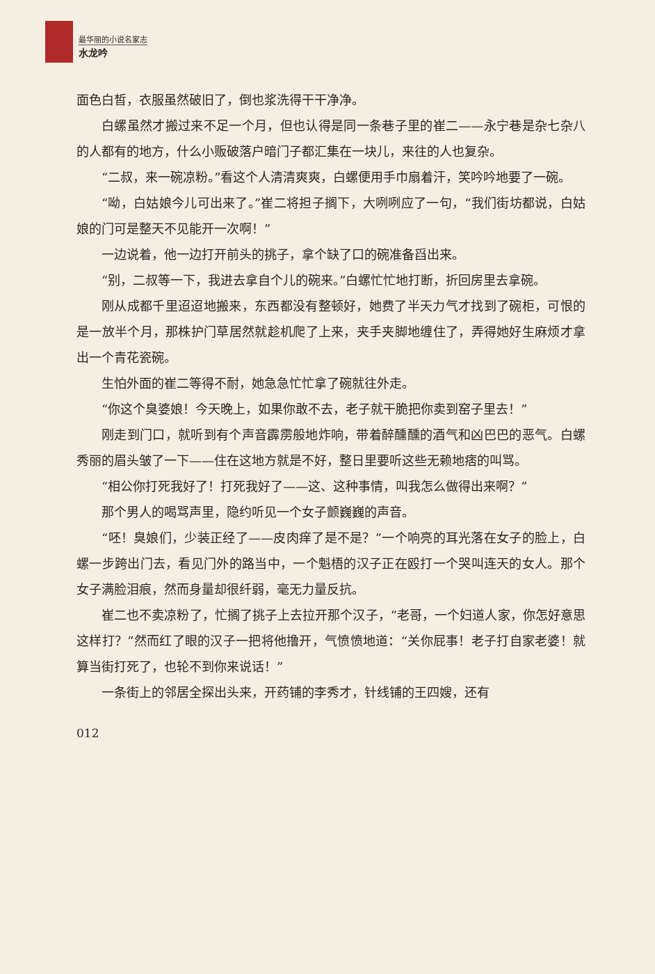最华丽的小说名家志
水龙吟
面色白皙，衣服虽然破旧了，倒也浆洗得干干净净。
白螺虽然才搬过来不足一个月，但也认得是同一条巷子里的崔二——永宁巷是杂七杂八的人都有的地方，什么小贩破落户暗门子都汇集在一块儿，来往的人也复杂。
“二叔，来一碗凉粉。”看这个人清清爽爽，白螺便用手巾扇着汗，笑吟吟地要了一碗。
“呦，白姑娘今儿可出来了。”崔二将担子搁下，大咧咧应了一句，“我们街坊都说，白姑娘的门可是整天不见能开一次啊！”
一边说着，他一边打开前头的挑子，拿个缺了口的碗准备舀出来。
“别，二叔等一下，我进去拿自个儿的碗来。”白螺忙忙地打断，折回房里去拿碗。
刚从成都千里迢迢地搬来，东西都没有整顿好，她费了半天力气才找到了碗柜，可恨的是一放半个月，那株护门草居然就趁机爬了上来，夹手夹脚地缠住了，弄得她好生麻烦才拿出一个青花瓷碗。
生怕外面的崔二等得不耐，她急急忙忙拿了碗就往外走。
“你这个臭婆娘！今天晚上，如果你敢不去，老子就干脆把你卖到窑子里去！”
刚走到门口，就听到有个声音霹雳般地炸响，带着醉醺醺的酒气和凶巴巴的恶气。白螺秀丽的眉头皱了一下——住在这地方就是不好，整日里要听这些无赖地痞的叫骂。
“相公你打死我好了！打死我好了——这、这种事情，叫我怎么做得出来啊？”
那个男人的喝骂声里，隐约听见一个女子颤巍巍的声音。
“呸！臭娘们，少装正经了——皮肉痒了是不是？”一个响亮的耳光落在女子的脸上，白螺一步跨出门去，看见门外的路当中，一个魁梧的汉子正在殴打一个哭叫连天的女人。那个女子满脸泪痕，然而身量却很纤弱，毫无力量反抗。
崔二也不卖凉粉了，忙搁了挑子上去拉开那个汉子，“老哥，一个妇道人家，你怎好意思这样打？”然而红了眼的汉子一把将他撸开，气愤愤地道：“关你屁事！老子打自家老婆！就算当街打死了，也轮不到你来说话！”
一条街上的邻居全探出头来，开药铺的李秀才，针线铺的王四嫂，还有
012